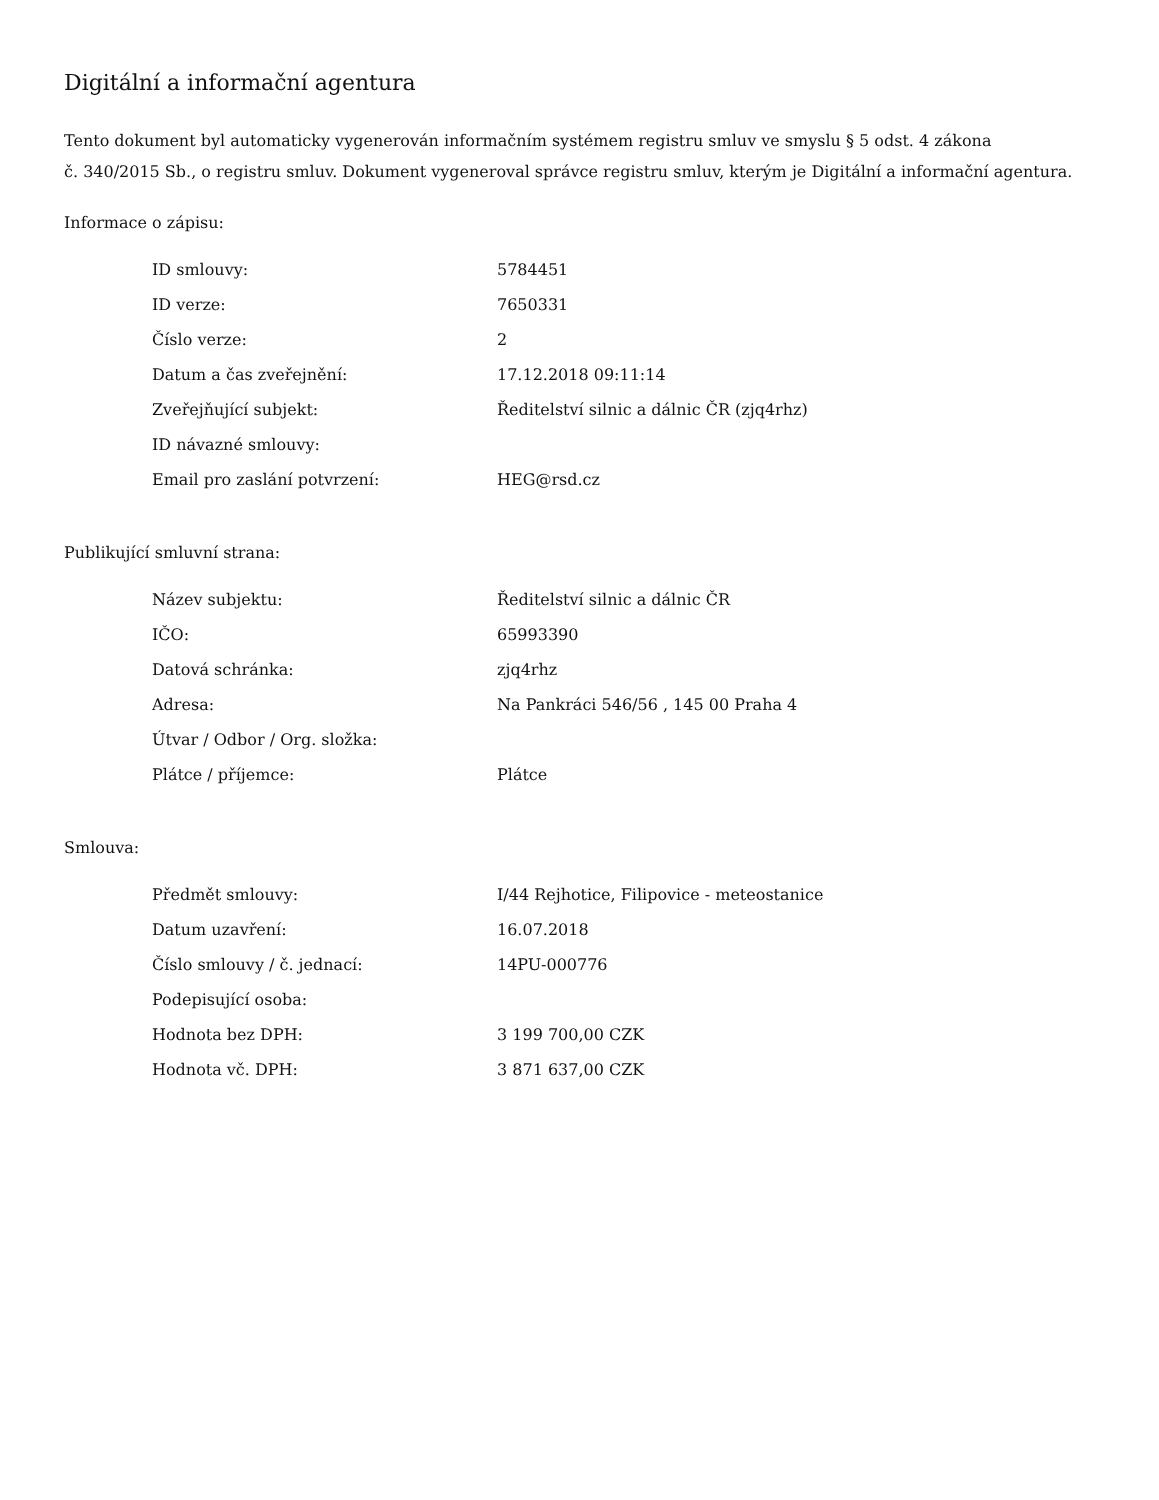Digitální a informační agentura
Tento dokument byl automaticky vygenerován informačním systémem registru smluv ve smyslu § 5 odst. 4 zákona
č. 340/2015 Sb., o registru smluv. Dokument vygeneroval správce registru smluv, kterým je Digitální a informační agentura.
Informace o zápisu:
| ID smlouvy: | 5784451 |
| ID verze: | 7650331 |
| Číslo verze: | 2 |
| Datum a čas zveřejnění: | 17.12.2018 09:11:14 |
| Zveřejňující subjekt: | Ředitelství silnic a dálnic ČR (zjq4rhz) |
| ID návazné smlouvy: | |
| Email pro zaslání potvrzení: | HEG@rsd.cz |
Publikující smluvní strana:
| Název subjektu: | Ředitelství silnic a dálnic ČR |
| IČO: | 65993390 |
| Datová schránka: | zjq4rhz |
| Adresa: | Na Pankráci 546/56 , 145 00 Praha 4 |
| Útvar / Odbor / Org. složka: | |
| Plátce / příjemce: | Plátce |
Smlouva:
| Předmět smlouvy: | I/44 Rejhotice, Filipovice - meteostanice |
| Datum uzavření: | 16.07.2018 |
| Číslo smlouvy / č. jednací: | 14PU-000776 |
| Podepisující osoba: | |
| Hodnota bez DPH: | 3 199 700,00 CZK |
| Hodnota vč. DPH: | 3 871 637,00 CZK |